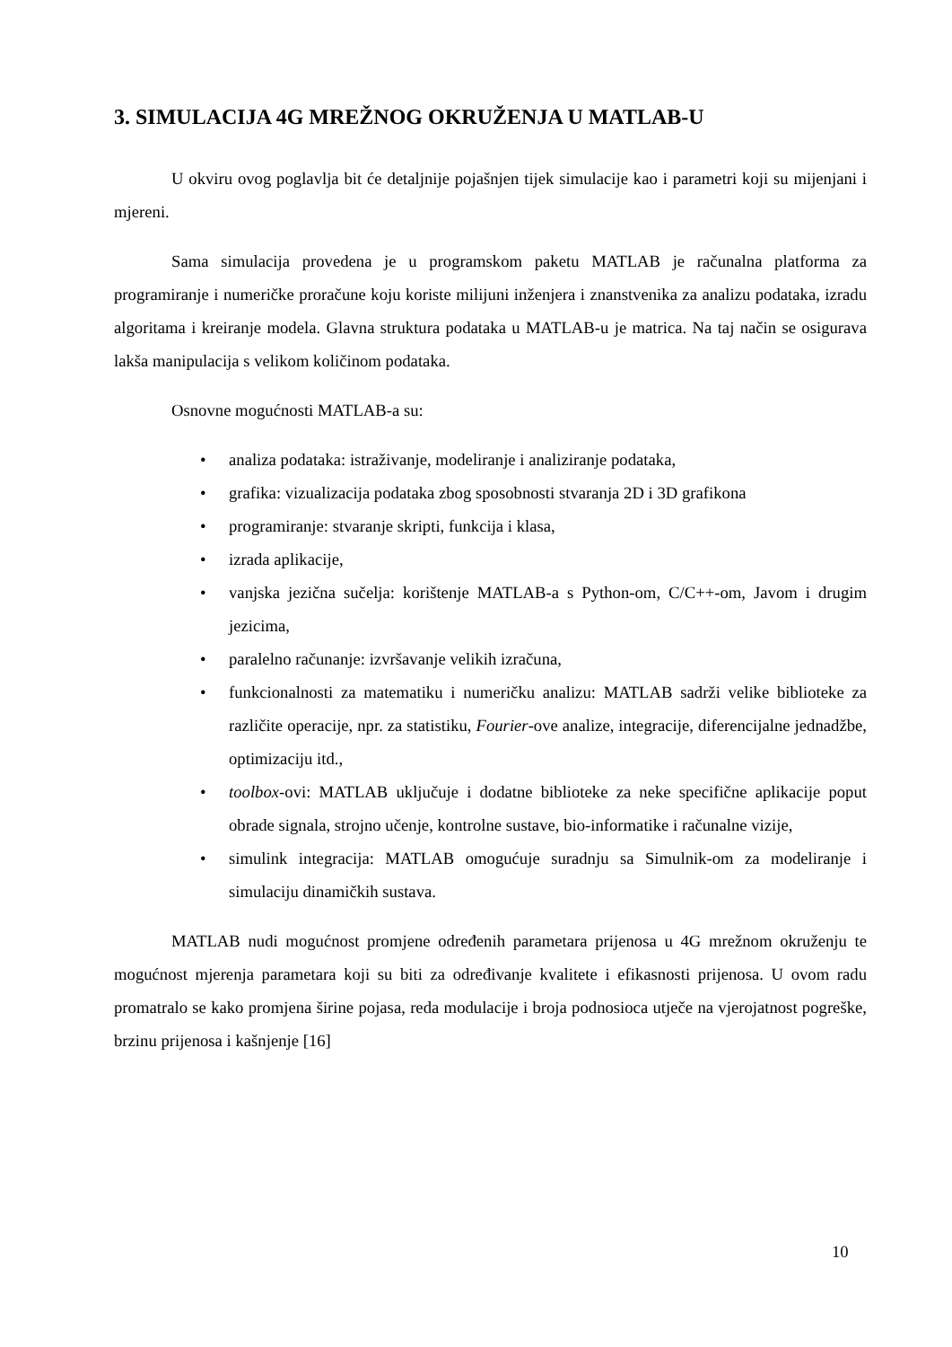3. SIMULACIJA 4G MREŽNOG OKRUŽENJA U MATLAB-U
U okviru ovog poglavlja bit će detaljnije pojašnjen tijek simulacije kao i parametri koji su mijenjani i mjereni.
Sama simulacija provedena je u programskom paketu MATLAB je računalna platforma za programiranje i numeričke proračune koju koriste milijuni inženjera i znanstvenika za analizu podataka, izradu algoritama i kreiranje modela. Glavna struktura podataka u MATLAB-u je matrica. Na taj način se osigurava lakša manipulacija s velikom količinom podataka.
Osnovne mogućnosti MATLAB-a su:
• analiza podataka: istraživanje, modeliranje i analiziranje podataka,
• grafika: vizualizacija podataka zbog sposobnosti stvaranja 2D i 3D grafikona
• programiranje: stvaranje skripti, funkcija i klasa,
• izrada aplikacije,
• vanjska jezična sučelja: korištenje MATLAB-a s Python-om, C/C++-om, Javom i drugim jezicima,
• paralelno računanje: izvršavanje velikih izračuna,
• funkcionalnosti za matematiku i numeričku analizu: MATLAB sadrži velike biblioteke za različite operacije, npr. za statistiku, Fourier-ove analize, integracije, diferencijalne jednadžbe, optimizaciju itd.,
• toolbox-ovi: MATLAB uključuje i dodatne biblioteke za neke specifične aplikacije poput obrade signala, strojno učenje, kontrolne sustave, bio-informatike i računalne vizije,
• simulink integracija: MATLAB omogućuje suradnju sa Simulnik-om za modeliranje i simulaciju dinamičkih sustava.
MATLAB nudi mogućnost promjene određenih parametara prijenosa u 4G mrežnom okruženju te mogućnost mjerenja parametara koji su biti za određivanje kvalitete i efikasnosti prijenosa. U ovom radu promatralo se kako promjena širine pojasa, reda modulacije i broja podnosioca utječe na vjerojatnost pogreške, brzinu prijenosa i kašnjenje [16]
10